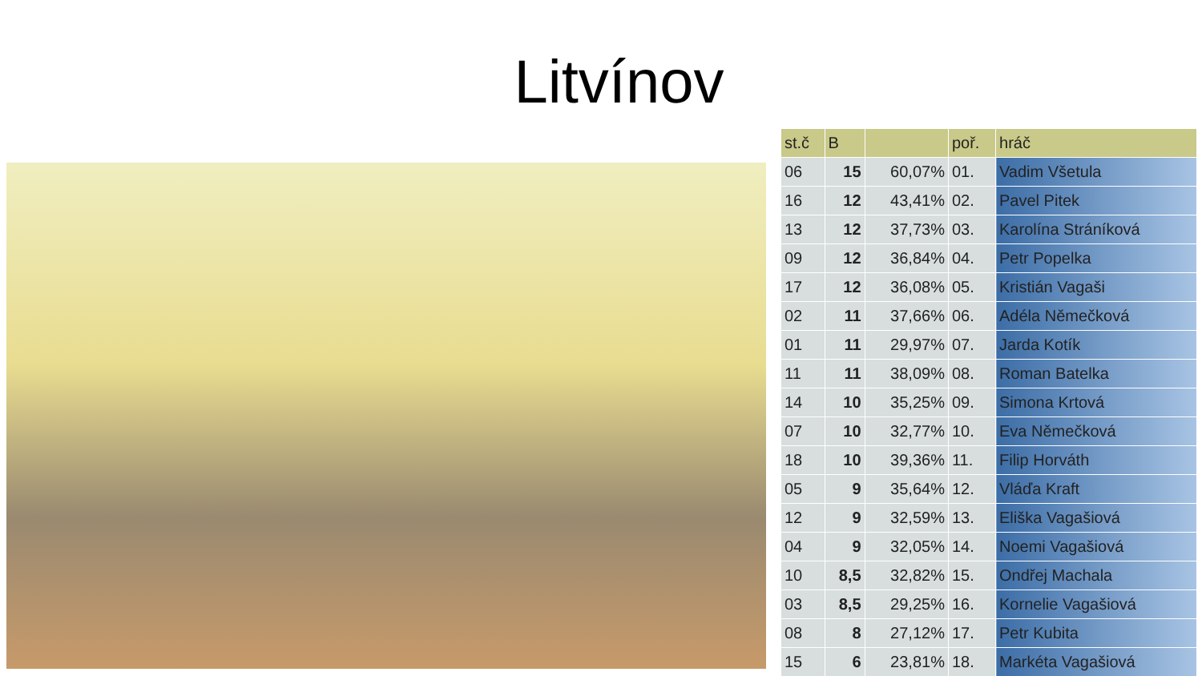Litvínov
| st.č | B | | poř. | hráč |
| --- | --- | --- | --- | --- |
| 06 | 15 | 60,07% | 01. | Vadim Všetula |
| 16 | 12 | 43,41% | 02. | Pavel Pitek |
| 13 | 12 | 37,73% | 03. | Karolína Stráníková |
| 09 | 12 | 36,84% | 04. | Petr Popelka |
| 17 | 12 | 36,08% | 05. | Kristián Vagaši |
| 02 | 11 | 37,66% | 06. | Adéla Němečková |
| 01 | 11 | 29,97% | 07. | Jarda Kotík |
| 11 | 11 | 38,09% | 08. | Roman Batelka |
| 14 | 10 | 35,25% | 09. | Simona Krtová |
| 07 | 10 | 32,77% | 10. | Eva Němečková |
| 18 | 10 | 39,36% | 11. | Filip Horváth |
| 05 | 9 | 35,64% | 12. | Vláďa Kraft |
| 12 | 9 | 32,59% | 13. | Eliška Vagašiová |
| 04 | 9 | 32,05% | 14. | Noemi Vagašiová |
| 10 | 8,5 | 32,82% | 15. | Ondřej Machala |
| 03 | 8,5 | 29,25% | 16. | Kornelie Vagašiová |
| 08 | 8 | 27,12% | 17. | Petr Kubita |
| 15 | 6 | 23,81% | 18. | Markéta Vagašiová |